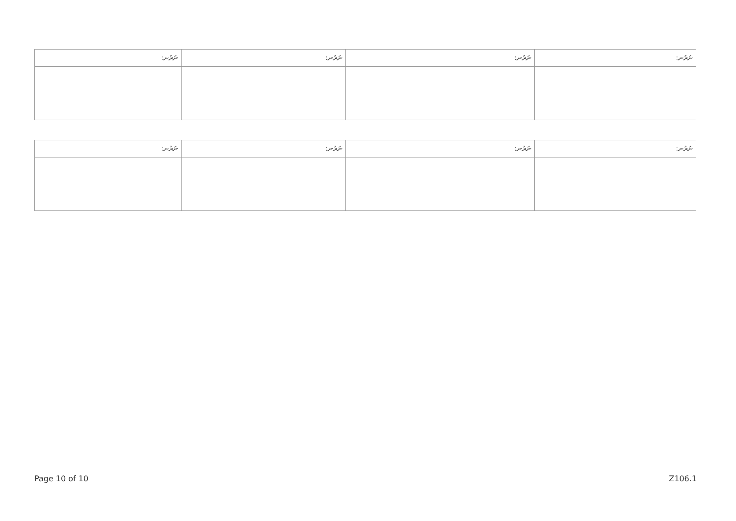| ނަރުނ: | ނަރުނ: | ނަރުނ: | ނަރުނ: |
| --- | --- | --- | --- |
| ނަރުނ: | ނަރުނ: | ނަރުނ: | ނަރުނ: |
| --- | --- | --- | --- |
Page 10 of 10 Z106.1